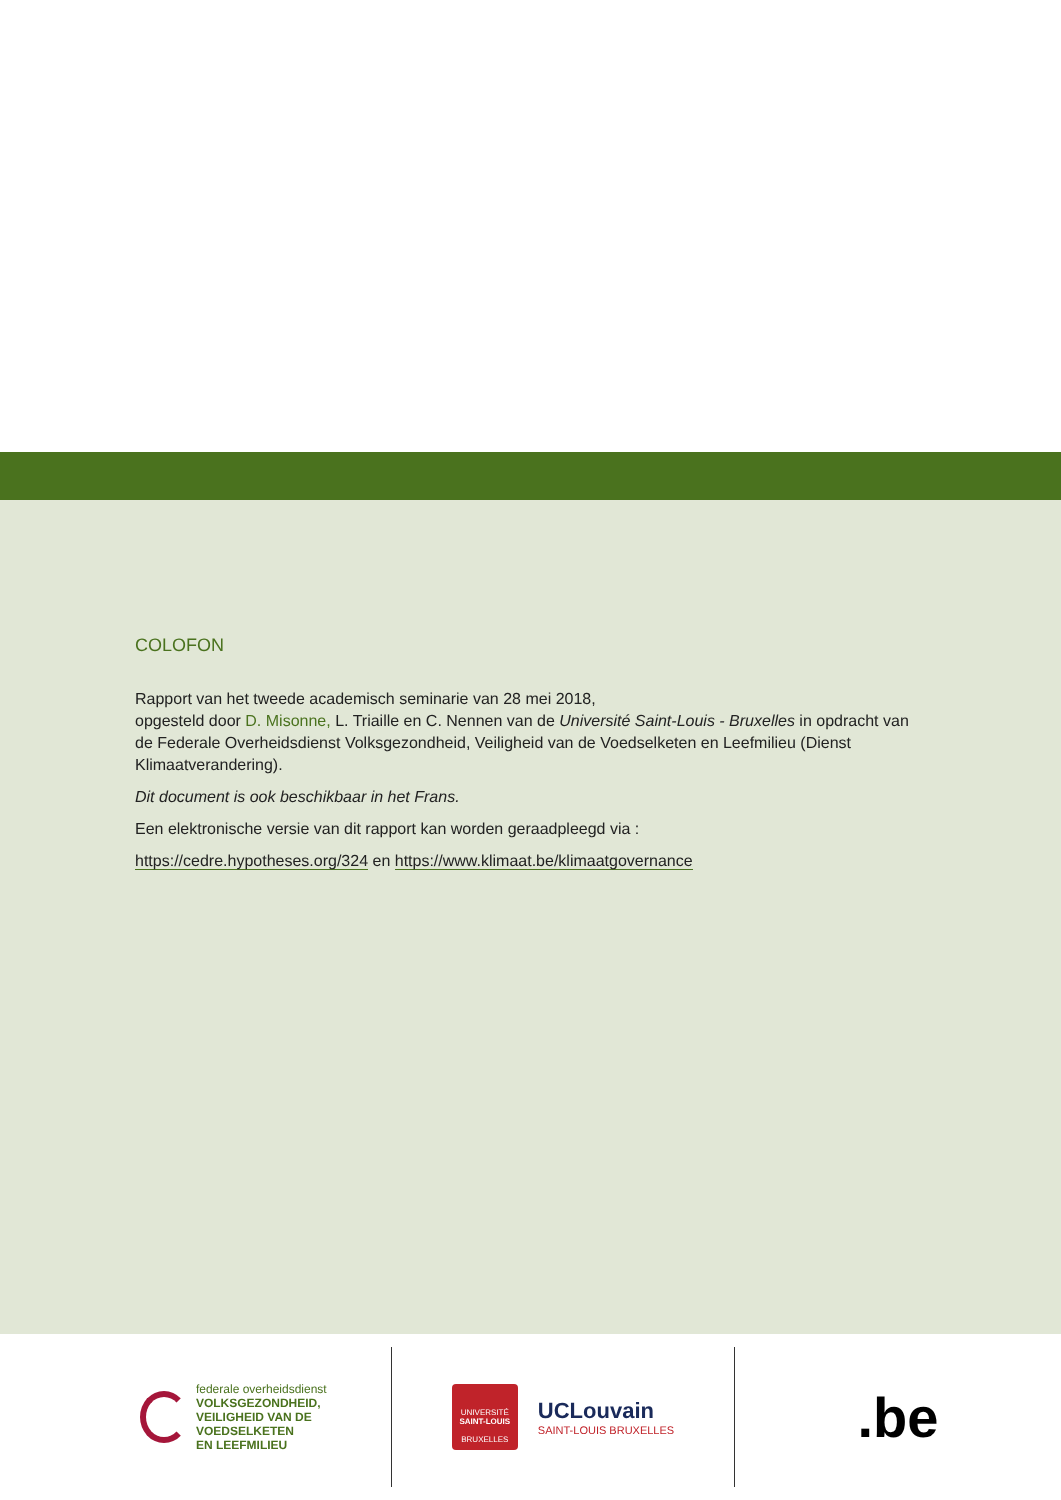COLOFON
Rapport van het tweede academisch seminarie van 28 mei 2018,
opgesteld door D. Misonne, L. Triaille en C. Nennen van de Université Saint-Louis - Bruxelles in opdracht van de Federale Overheidsdienst Volksgezondheid, Veiligheid van de Voedselketen en Leefmilieu (Dienst Klimaatverandering).
Dit document is ook beschikbaar in het Frans.
Een elektronische versie van dit rapport kan worden geraadpleegd via :
https://cedre.hypotheses.org/324 en https://www.klimaat.be/klimaatgovernance
federale overheidsdienst
VOLKSGEZONDHEID,
VEILIGHEID VAN DE VOEDSELKETEN
EN LEEFMILIEU
UNIVERSITÉ
SAINT-LOUIS
BRUXELLES
UCLouvain
SAINT-LOUIS BRUXELLES
.be